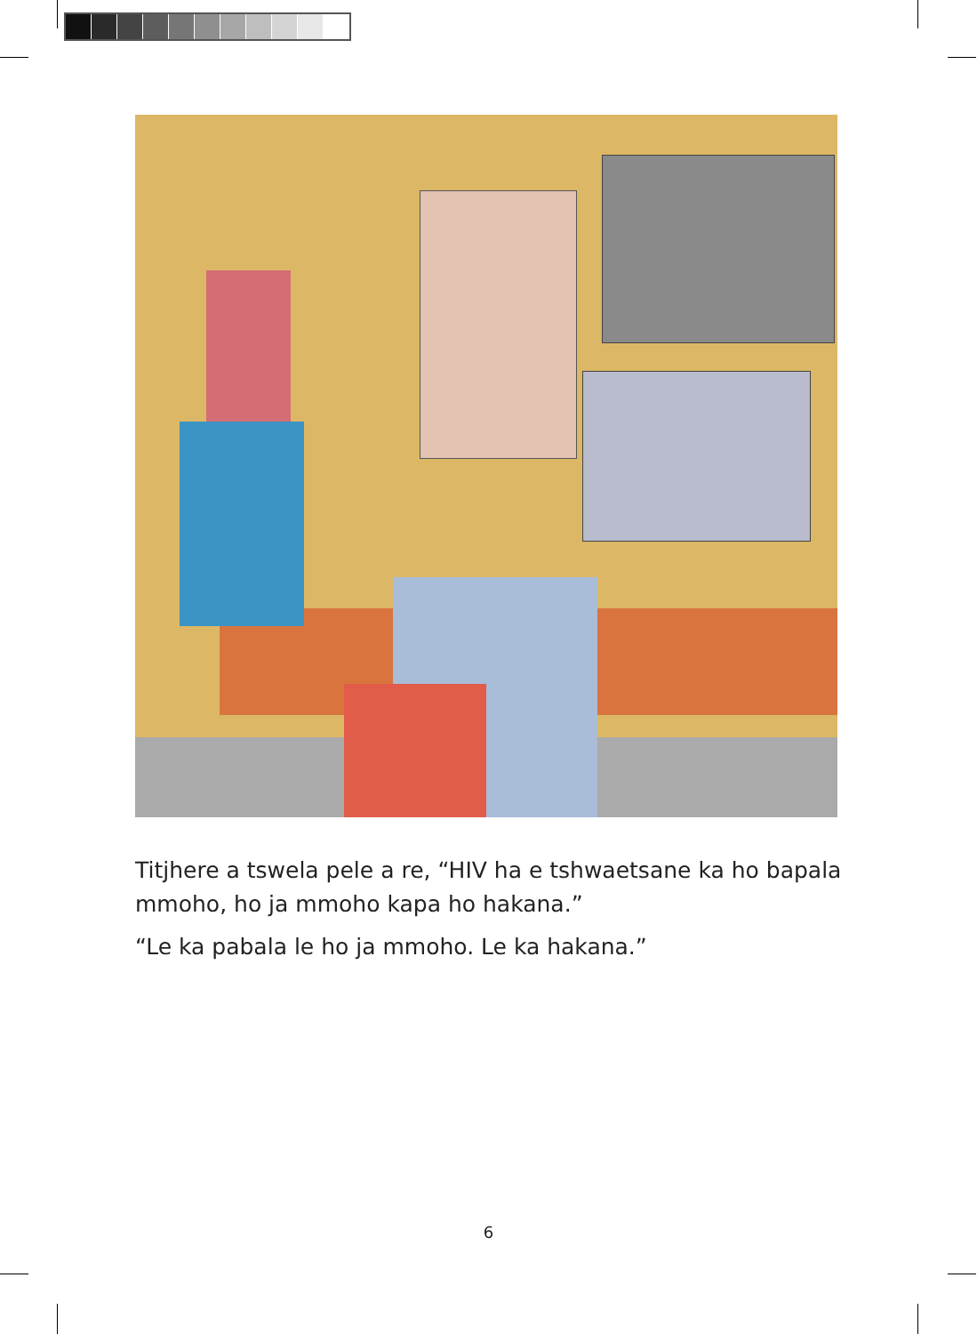Titjhere a tswela pele a re, “HIV ha e tshwaetsane ka ho bapala mmoho, ho ja mmoho kapa ho hakana.”
“Le ka pabala le ho ja mmoho. Le ka hakana.”
6